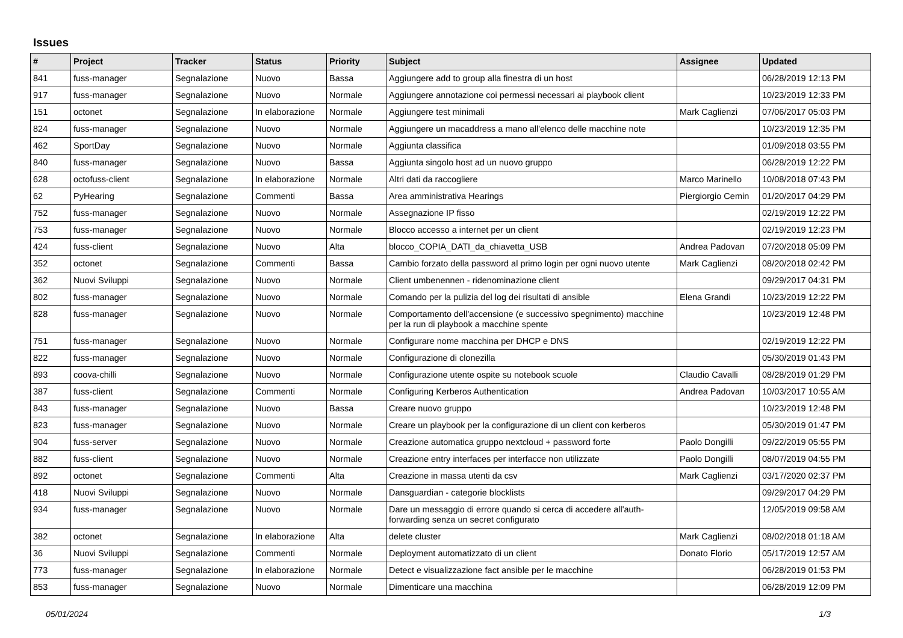Issues
| # | Project | Tracker | Status | Priority | Subject | Assignee | Updated |
| --- | --- | --- | --- | --- | --- | --- | --- |
| 841 | fuss-manager | Segnalazione | Nuovo | Bassa | Aggiungere add to group alla finestra di un host | | 06/28/2019 12:13 PM |
| 917 | fuss-manager | Segnalazione | Nuovo | Normale | Aggiungere annotazione coi permessi necessari ai playbook client | | 10/23/2019 12:33 PM |
| 151 | octonet | Segnalazione | In elaborazione | Normale | Aggiungere test minimali | Mark Caglienzi | 07/06/2017 05:03 PM |
| 824 | fuss-manager | Segnalazione | Nuovo | Normale | Aggiungere un macaddress a mano all'elenco delle macchine note | | 10/23/2019 12:35 PM |
| 462 | SportDay | Segnalazione | Nuovo | Normale | Aggiunta classifica | | 01/09/2018 03:55 PM |
| 840 | fuss-manager | Segnalazione | Nuovo | Bassa | Aggiunta singolo host ad un nuovo gruppo | | 06/28/2019 12:22 PM |
| 628 | octofuss-client | Segnalazione | In elaborazione | Normale | Altri dati da raccogliere | Marco Marinello | 10/08/2018 07:43 PM |
| 62 | PyHearing | Segnalazione | Commenti | Bassa | Area amministrativa Hearings | Piergiorgio Cemin | 01/20/2017 04:29 PM |
| 752 | fuss-manager | Segnalazione | Nuovo | Normale | Assegnazione IP fisso | | 02/19/2019 12:22 PM |
| 753 | fuss-manager | Segnalazione | Nuovo | Normale | Blocco accesso a internet per un client | | 02/19/2019 12:23 PM |
| 424 | fuss-client | Segnalazione | Nuovo | Alta | blocco_COPIA_DATI_da_chiavetta_USB | Andrea Padovan | 07/20/2018 05:09 PM |
| 352 | octonet | Segnalazione | Commenti | Bassa | Cambio forzato della password al primo login per ogni nuovo utente | Mark Caglienzi | 08/20/2018 02:42 PM |
| 362 | Nuovi Sviluppi | Segnalazione | Nuovo | Normale | Client umbenennen - ridenominazione client | | 09/29/2017 04:31 PM |
| 802 | fuss-manager | Segnalazione | Nuovo | Normale | Comando per la pulizia del log dei risultati di ansible | Elena Grandi | 10/23/2019 12:22 PM |
| 828 | fuss-manager | Segnalazione | Nuovo | Normale | Comportamento dell'accensione (e successivo spegnimento) macchine per la run di playbook a macchine spente | | 10/23/2019 12:48 PM |
| 751 | fuss-manager | Segnalazione | Nuovo | Normale | Configurare nome macchina per DHCP e DNS | | 02/19/2019 12:22 PM |
| 822 | fuss-manager | Segnalazione | Nuovo | Normale | Configurazione di clonezilla | | 05/30/2019 01:43 PM |
| 893 | coova-chilli | Segnalazione | Nuovo | Normale | Configurazione utente ospite su notebook scuole | Claudio Cavalli | 08/28/2019 01:29 PM |
| 387 | fuss-client | Segnalazione | Commenti | Normale | Configuring Kerberos Authentication | Andrea Padovan | 10/03/2017 10:55 AM |
| 843 | fuss-manager | Segnalazione | Nuovo | Bassa | Creare nuovo gruppo | | 10/23/2019 12:48 PM |
| 823 | fuss-manager | Segnalazione | Nuovo | Normale | Creare un playbook per la configurazione di un client con kerberos | | 05/30/2019 01:47 PM |
| 904 | fuss-server | Segnalazione | Nuovo | Normale | Creazione automatica gruppo nextcloud + password forte | Paolo Dongilli | 09/22/2019 05:55 PM |
| 882 | fuss-client | Segnalazione | Nuovo | Normale | Creazione entry interfaces per interfacce non utilizzate | Paolo Dongilli | 08/07/2019 04:55 PM |
| 892 | octonet | Segnalazione | Commenti | Alta | Creazione in massa utenti da csv | Mark Caglienzi | 03/17/2020 02:37 PM |
| 418 | Nuovi Sviluppi | Segnalazione | Nuovo | Normale | Dansguardian - categorie blocklists | | 09/29/2017 04:29 PM |
| 934 | fuss-manager | Segnalazione | Nuovo | Normale | Dare un messaggio di errore quando si cerca di accedere all'auth-forwarding senza un secret configurato | | 12/05/2019 09:58 AM |
| 382 | octonet | Segnalazione | In elaborazione | Alta | delete cluster | Mark Caglienzi | 08/02/2018 01:18 AM |
| 36 | Nuovi Sviluppi | Segnalazione | Commenti | Normale | Deployment automatizzato di un client | Donato Florio | 05/17/2019 12:57 AM |
| 773 | fuss-manager | Segnalazione | In elaborazione | Normale | Detect e visualizzazione fact ansible per le macchine | | 06/28/2019 01:53 PM |
| 853 | fuss-manager | Segnalazione | Nuovo | Normale | Dimenticare una macchina | | 06/28/2019 12:09 PM |
05/01/2024 1/3